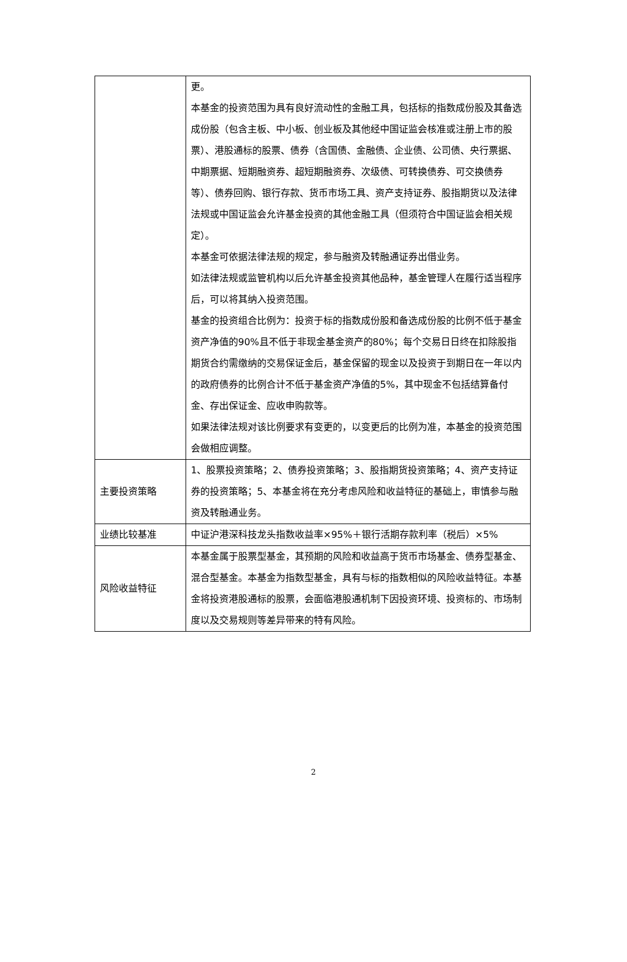| | 更。 本基金的投资范围为具有良好流动性的金融工具，包括标的指数成份股及其备选成份股（包含主板、中小板、创业板及其他经中国证监会核准或注册上市的股票）、港股通标的股票、债券（含国债、金融债、企业债、公司债、央行票据、中期票据、短期融资券、超短期融资券、次级债、可转换债券、可交换债券等）、债券回购、银行存款、货币市场工具、资产支持证券、股指期货以及法律法规或中国证监会允许基金投资的其他金融工具（但须符合中国证监会相关规定）。 本基金可依据法律法规的规定，参与融资及转融通证券出借业务。 如法律法规或监管机构以后允许基金投资其他品种，基金管理人在履行适当程序后，可以将其纳入投资范围。 基金的投资组合比例为：投资于标的指数成份股和备选成份股的比例不低于基金资产净值的90%且不低于非现金基金资产的80%；每个交易日日终在扣除股指期货合约需缴纳的交易保证金后，基金保留的现金以及投资于到期日在一年以内的政府债券的比例合计不低于基金资产净值的5%，其中现金不包括结算备付金、存出保证金、应收申购款等。 如果法律法规对该比例要求有变更的，以变更后的比例为准，本基金的投资范围会做相应调整。 |
| 主要投资策略 | 1、股票投资策略；2、债券投资策略；3、股指期货投资策略；4、资产支持证券的投资策略；5、本基金将在充分考虑风险和收益特征的基础上，审慎参与融资及转融通业务。 |
| 业绩比较基准 | 中证沪港深科技龙头指数收益率×95%＋银行活期存款利率（税后）×5% |
| 风险收益特征 | 本基金属于股票型基金，其预期的风险和收益高于货币市场基金、债券型基金、混合型基金。本基金为指数型基金，具有与标的指数相似的风险收益特征。本基金将投资港股通标的股票，会面临港股通机制下因投资环境、投资标的、市场制度以及交易规则等差异带来的特有风险。 |
2